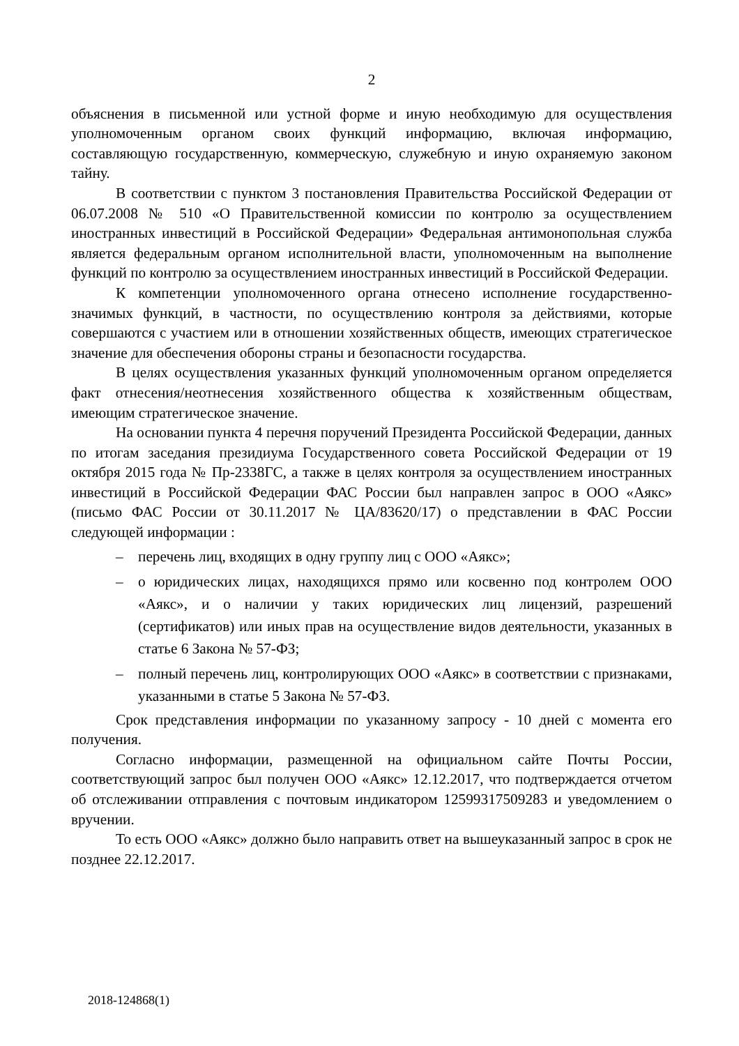2
объяснения в письменной или устной форме и иную необходимую для осуществления уполномоченным органом своих функций информацию, включая информацию, составляющую государственную, коммерческую, служебную и иную охраняемую законом тайну.
В соответствии с пунктом 3 постановления Правительства Российской Федерации от 06.07.2008 № 510 «О Правительственной комиссии по контролю за осуществлением иностранных инвестиций в Российской Федерации» Федеральная антимонопольная служба является федеральным органом исполнительной власти, уполномоченным на выполнение функций по контролю за осуществлением иностранных инвестиций в Российской Федерации.
К компетенции уполномоченного органа отнесено исполнение государственно-значимых функций, в частности, по осуществлению контроля за действиями, которые совершаются с участием или в отношении хозяйственных обществ, имеющих стратегическое значение для обеспечения обороны страны и безопасности государства.
В целях осуществления указанных функций уполномоченным органом определяется факт отнесения/неотнесения хозяйственного общества к хозяйственным обществам, имеющим стратегическое значение.
На основании пункта 4 перечня поручений Президента Российской Федерации, данных по итогам заседания президиума Государственного совета Российской Федерации от 19 октября 2015 года № Пр-2338ГС, а также в целях контроля за осуществлением иностранных инвестиций в Российской Федерации ФАС России был направлен запрос в ООО «Аякс» (письмо ФАС России от 30.11.2017 № ЦА/83620/17) о представлении в ФАС России следующей информации :
– перечень лиц, входящих в одну группу лиц с ООО «Аякс»;
– о юридических лицах, находящихся прямо или косвенно под контролем ООО «Аякс», и о наличии у таких юридических лиц лицензий, разрешений (сертификатов) или иных прав на осуществление видов деятельности, указанных в статье 6 Закона № 57-ФЗ;
– полный перечень лиц, контролирующих ООО «Аякс» в соответствии с признаками, указанными в статье 5 Закона № 57-ФЗ.
Срок представления информации по указанному запросу - 10 дней с момента его получения.
Согласно информации, размещенной на официальном сайте Почты России, соответствующий запрос был получен ООО «Аякс» 12.12.2017, что подтверждается отчетом об отслеживании отправления с почтовым индикатором 12599317509283 и уведомлением о вручении.
То есть ООО «Аякс» должно было направить ответ на вышеуказанный запрос в срок не позднее 22.12.2017.
2018-124868(1)